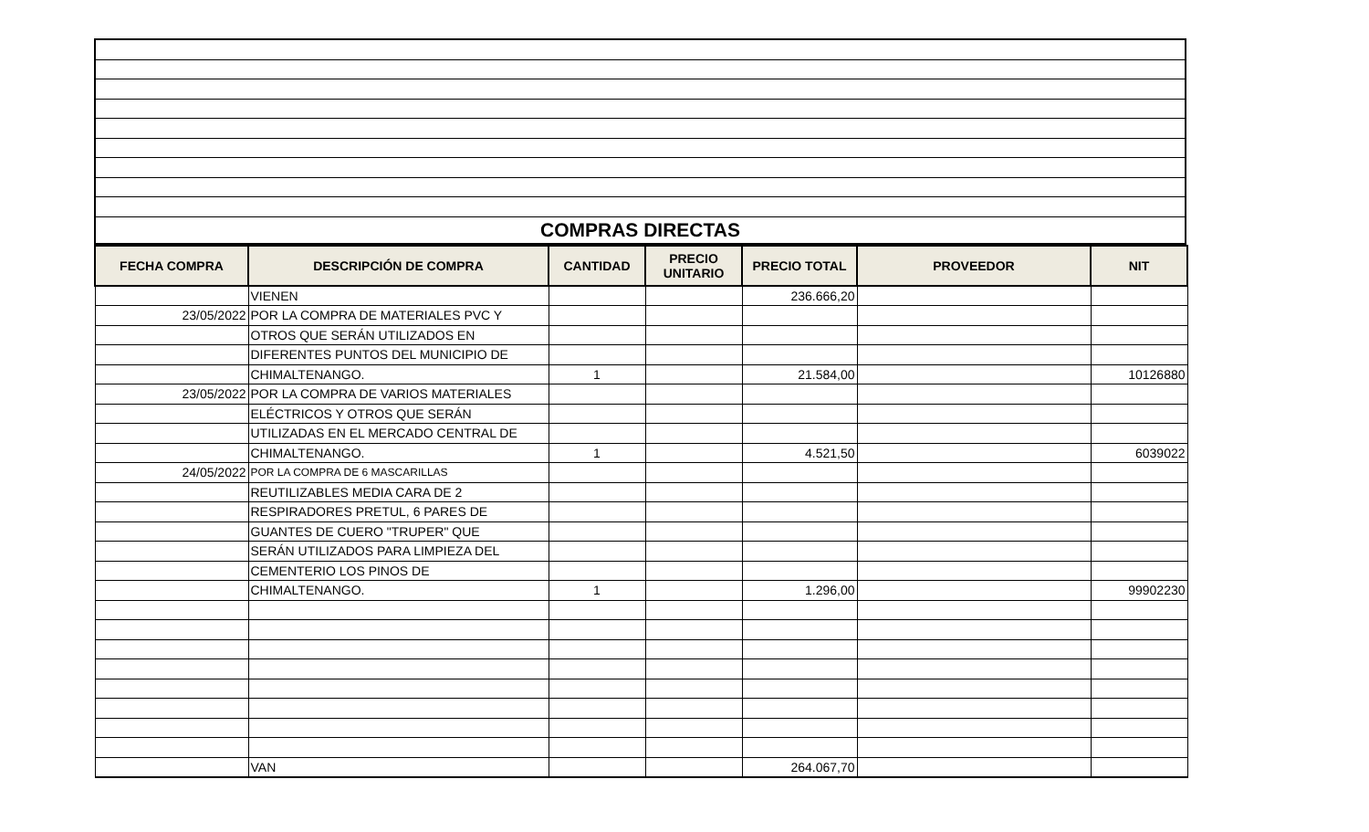| COMPRAS DIRECTAS |
| FECHA COMPRA | DESCRIPCIÓN DE COMPRA | CANTIDAD | PRECIO UNITARIO | PRECIO TOTAL | PROVEEDOR | NIT |
| --- | --- | --- | --- | --- | --- | --- |
| | VIENEN | | | 236.666,20 | | |
| 23/05/2022 | POR LA COMPRA DE MATERIALES PVC Y | | | | | |
| | OTROS QUE SERÁN UTILIZADOS EN | | | | | |
| | DIFERENTES PUNTOS DEL MUNICIPIO DE | | | | | |
| | CHIMALTENANGO. | 1 | | 21.584,00 | | 10126880 |
| 23/05/2022 | POR LA COMPRA DE VARIOS MATERIALES | | | | | |
| | ELÉCTRICOS Y OTROS QUE SERÁN | | | | | |
| | UTILIZADAS EN EL MERCADO CENTRAL DE | | | | | |
| | CHIMALTENANGO. | 1 | | 4.521,50 | | 6039022 |
| 24/05/2022 | POR LA COMPRA DE 6 MASCARILLAS | | | | | |
| | REUTILIZABLES MEDIA CARA DE 2 | | | | | |
| | RESPIRADORES PRETUL, 6 PARES DE | | | | | |
| | GUANTES DE CUERO "TRUPER" QUE | | | | | |
| | SERÁN UTILIZADOS PARA LIMPIEZA DEL | | | | | |
| | CEMENTERIO LOS PINOS DE | | | | | |
| | CHIMALTENANGO. | 1 | | 1.296,00 | | 99902230 |
| | VAN | | | 264.067,70 | | |